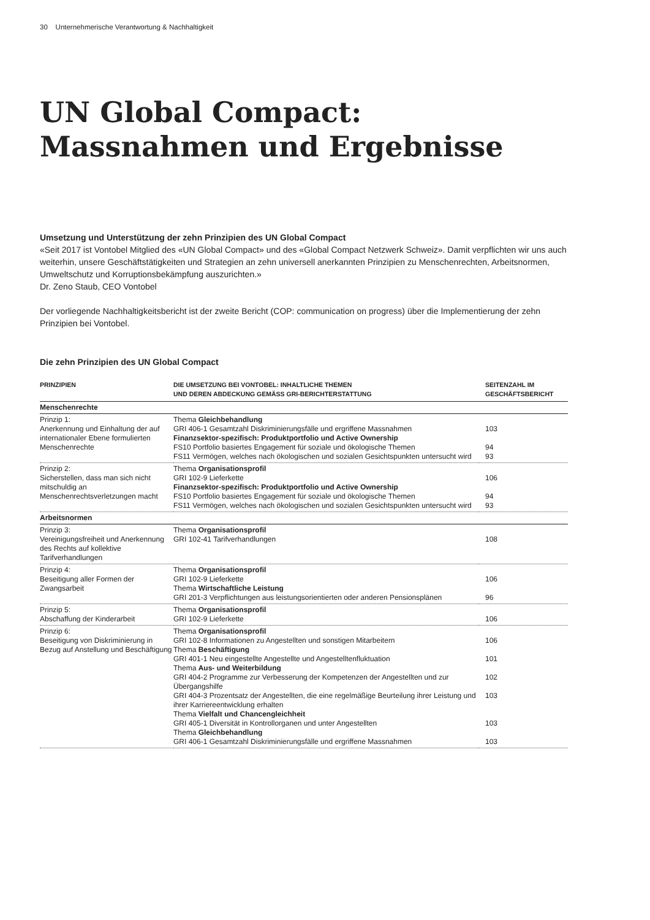30 Unternehmerische Verantwortung & Nachhaltigkeit
UN Global Compact:
Massnahmen und Ergebnisse
Umsetzung und Unterstützung der zehn Prinzipien des UN Global Compact
«Seit 2017 ist Vontobel Mitglied des «UN Global Compact» und des «Global Compact Netzwerk Schweiz». Damit verpflichten wir uns auch weiterhin, unsere Geschäftstätigkeiten und Strategien an zehn universell anerkannten Prinzipien zu Menschenrechten, Arbeitsnormen, Umweltschutz und Korruptionsbekämpfung auszurichten.»
Dr. Zeno Staub, CEO Vontobel
Der vorliegende Nachhaltigkeitsbericht ist der zweite Bericht (COP: communication on progress) über die Implementierung der zehn Prinzipien bei Vontobel.
Die zehn Prinzipien des UN Global Compact
| PRINZIPIEN | DIE UMSETZUNG BEI VONTOBEL: INHALTLICHE THEMEN UND DEREN ABDECKUNG GEMÄSS GRI-BERICHTERSTATTUNG | SEITENZAHL IM GESCHÄFTSBERICHT |
| --- | --- | --- |
| Menschenrechte | | |
| Prinzip 1: Anerkennung und Einhaltung der auf internationaler Ebene formulierten Menschenrechte | Thema Gleichbehandlung GRI 406-1 Gesamtzahl Diskriminierungsfälle und ergriffene Massnahmen Finanzsektor-spezifisch: Produktportfolio und Active Ownership FS10 Portfolio basiertes Engagement für soziale und ökologische Themen FS11 Vermögen, welches nach ökologischen und sozialen Gesichtspunkten untersucht wird | 103 94 93 |
| Prinzip 2: Sicherstellen, dass man sich nicht mitschuldig an Menschenrechtsverletzungen macht | Thema Organisationsprofil GRI 102-9 Lieferkette Finanzsektor-spezifisch: Produktportfolio und Active Ownership FS10 Portfolio basiertes Engagement für soziale und ökologische Themen FS11 Vermögen, welches nach ökologischen und sozialen Gesichtspunkten untersucht wird | 106 94 93 |
| Arbeitsnormen | | |
| Prinzip 3: Vereinigungsfreiheit und Anerkennung des Rechts auf kollektive Tarifverhandlungen | Thema Organisationsprofil GRI 102-41 Tarifverhandlungen | 108 |
| Prinzip 4: Beseitigung aller Formen der Zwangsarbeit | Thema Organisationsprofil GRI 102-9 Lieferkette Thema Wirtschaftliche Leistung GRI 201-3 Verpflichtungen aus leistungsorientierten oder anderen Pensionsplänen | 106 96 |
| Prinzip 5: Abschaffung der Kinderarbeit | Thema Organisationsprofil GRI 102-9 Lieferkette | 106 |
| Prinzip 6: Beseitigung von Diskriminierung in Bezug auf Anstellung und Beschäftigung | Thema Organisationsprofil GRI 102-8 Informationen zu Angestellten und sonstigen Mitarbeitern Thema Beschäftigung GRI 401-1 Neu eingestellte Angestellte und Angestelltenfluktuation Thema Aus- und Weiterbildung GRI 404-2 Programme zur Verbesserung der Kompetenzen der Angestellten und zur Übergangshilfe GRI 404-3 Prozentsatz der Angestellten, die eine regelmäßige Beurteilung ihrer Leistung und ihrer Karriereentwicklung erhalten Thema Vielfalt und Chancengleichheit GRI 405-1 Diversität in Kontrollorganen und unter Angestellten Thema Gleichbehandlung GRI 406-1 Gesamtzahl Diskriminierungsfälle und ergriffene Massnahmen | 106 101 102 103 103 103 |